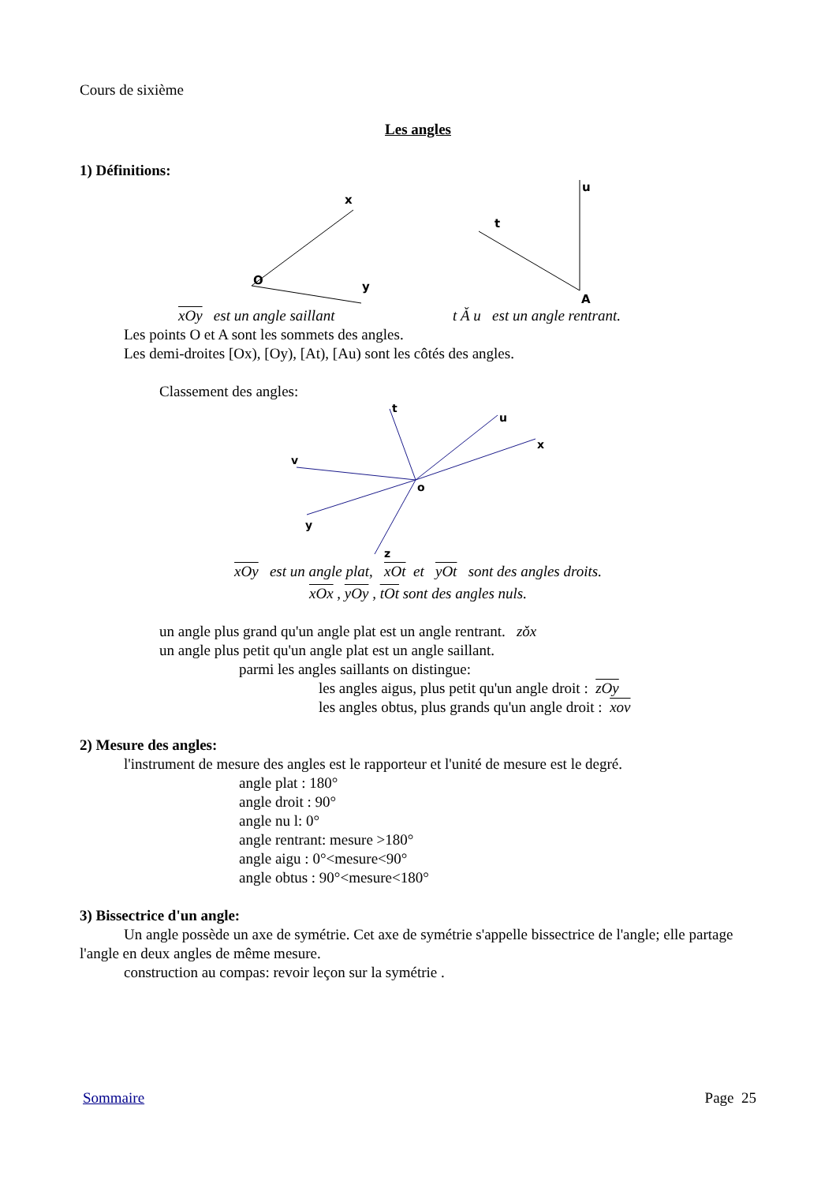Cours de sixième
Les angles
1) Définitions:
x
y
O
u
t
A
xOy est un angle saillant t Ǎ u est un angle rentrant.
Les points O et A sont les sommets des angles.
Les demi-droites [Ox), [Oy), [At), [Au) sont les côtés des angles.
Classement des angles:
t
u
x
v
y
z
o
xOy est un angle plat, xOt et yOt sont des angles droits.
xOx , yOy , tOt sont des angles nuls.
un angle plus grand qu'un angle plat est un angle rentrant. zǒx
un angle plus petit qu'un angle plat est un angle saillant.
parmi les angles saillants on distingue:
les angles aigus, plus petit qu'un angle droit : zOy
les angles obtus, plus grands qu'un angle droit : xov
2) Mesure des angles:
l'instrument de mesure des angles est le rapporteur et l'unité de mesure est le degré.
angle plat : 180°
angle droit : 90°
angle nu l: 0°
angle rentrant: mesure >180°
angle aigu : 0°<mesure<90°
angle obtus : 90°<mesure<180°
3) Bissectrice d'un angle:
Un angle possède un axe de symétrie. Cet axe de symétrie s'appelle bissectrice de l'angle; elle partage l'angle en deux angles de même mesure.
construction au compas: revoir leçon sur la symétrie .
Sommaire Page 25